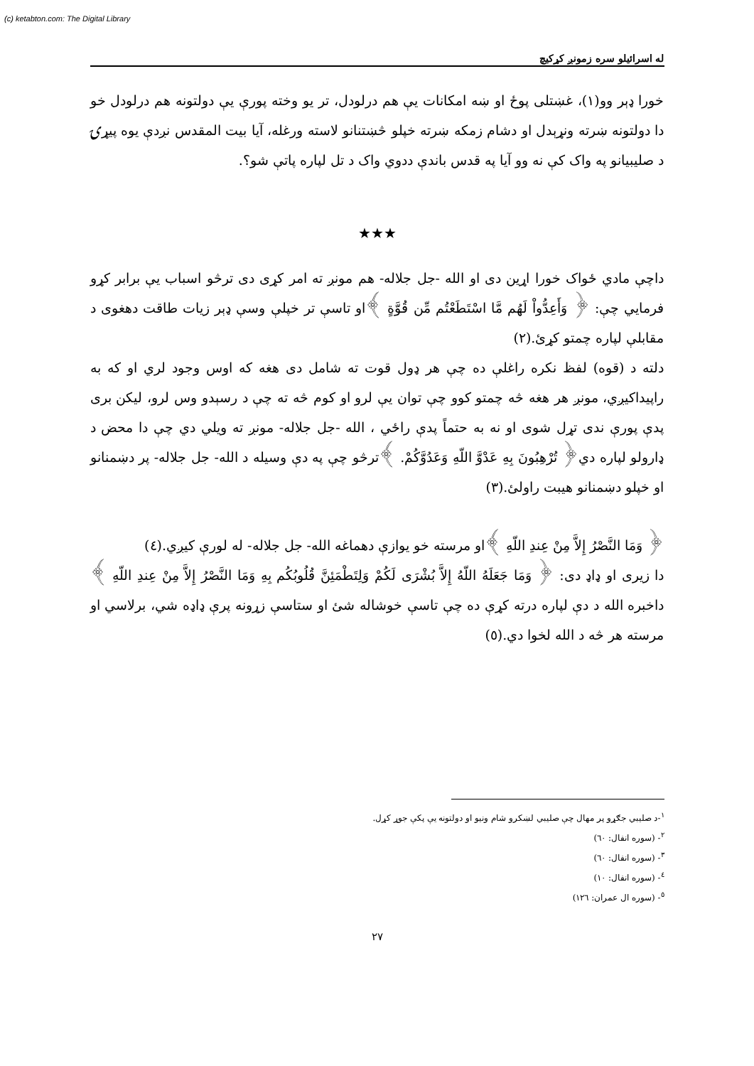(c) ketabton.com: The Digital Library
له اسرائيلو سره زمونږ کړکيچ
خورا ډېر وو(١)، غښتلی پوځ او ښه امکانات يې هم درلودل، تر يو وخته پورې يې دولتونه هم درلودل خو دا دولتونه ښرته ونړېدل او دشام زمکه ښرته خپلو څښتنانو لاسته ورغله، آيا بيت المقدس نږدې يوه پيړۍ د صليبيانو په واک کې نه وو آيا په قدس باندې ددوي واک د تل لپاره پاتې شو؟.
★★★
داچې مادي ځواک خورا اړين دی او الله -جل جلاله- هم مونږ ته امر کړی دی ترڅو اسباب يې برابر کړو فرمايي چې: ﴿ وَأَعِدُّواْ لَهُم مَّا اسْتَطَعْتُم مِّن قُوَّةٍ ﴾او تاسې تر خپلې وسې ډېر زيات طاقت دهغوی د مقابلې لپاره چمتو کړئ.(٢)
دلته د (قوه) لفظ نکره راغلې ده چې هر ډول قوت ته شامل دی هغه که اوس وجود لري او که به راپيداکيږي، مونږ هر هغه څه چمتو کوو چې توان يې لرو او کوم څه ته چې د رسېدو وس لرو، ليکن بری پدې پورې ندی تړل شوی او نه به حتماً پدې راځي ، الله -جل جلاله- مونږ ته ويلي دي چې دا محض د ډارولو لپاره دي﴿ تُرْهِبُونَ بِهِ عَدْوَّ اللّهِ وَعَدُوَّكُمْ. ﴾ترڅو چې په دې وسيله د الله- جل جلاله- پر دښمنانو او خپلو دښمنانو هيبت راولئ.(٣)
﴿ وَمَا النَّصْرُ إِلاَّ مِنْ عِندِ اللّهِ ﴾او مرسته خو يوازې دهماغه الله- جل جلاله- له لورې کيږي.(٤)
دا زيری او ډاډ دی: ﴿ وَمَا جَعَلَهُ اللّهُ إِلاَّ بُشْرَى لَكُمْ وَلِتَطْمَئِنَّ قُلُوبُكُم بِهِ وَمَا النَّصْرُ إِلاَّ مِنْ عِندِ اللّهِ ﴾داخبره الله د دې لپاره درته کړې ده چې تاسې خوشاله شئ او ستاسې زړونه پرې ډاډه شي، برلاسي او مرسته هر څه د الله لخوا دي.(٥)
<sup>١</sup>-د صليبي جګړو پر مهال چې صليبي لښکرو شام ونيو او دولتونه يې پکې جوړ کړل.
<sup>٢</sup>- (سوره انفال: ٦٠)
<sup>٣</sup>- (سوره انفال: ٦٠)
<sup>٤</sup>- (سوره انفال: ١٠)
<sup>٥</sup>- (سوره ال عمران: ١٢٦)
٢٧